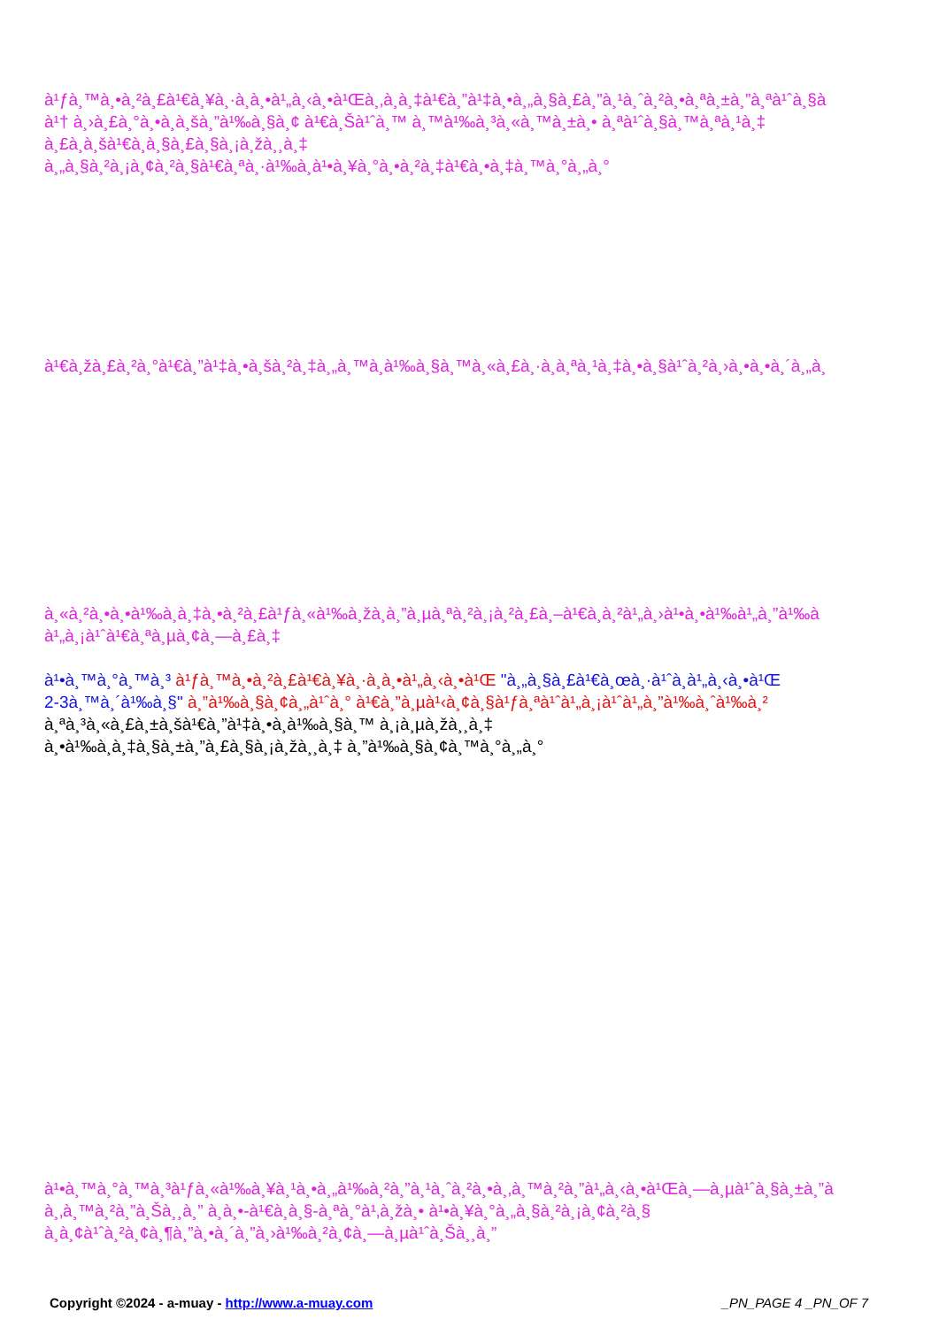à¹ƒà¸™à¸•à¸²à¸£à¹€à¸¥à¸·à¸­à¸•à¹„à¸‹à¸•à¹Œà¸‚à¸­à¸‡à¹€à¸”à¹‡à¸•à¸„à¸§à¸£à¸”à¸¹à¸ˆà¸²à¸•à¸ªà¸±à¸”à¸ªà¹ˆà¸§à
à¹† à¸›à¸£à¸°à¸•à¸­à¸šà¸”à¹‰à¸§à¸¢ à¹€à¸Šà¹ˆà¸™ à¸™à¹‰à¸³à¸«à¸™à¸±à¸• à¸ªà¹ˆà¸§à¸™à¸ªà¸¹à¸‡
à¸£à¸­à¸šà¹€à¸­à¸§à¸£à¸§à¸¡à¸žà¸¸à¸‡
à¸„à¸§à¸²à¸¡à¸¢à¸²à¸§à¹€à¸ªà¸·à¹‰à¸­à¹•à¸¥à¸°à¸•à¸²à¸‡à¹€à¸•à¸‡à¸™à¸°à¸„à¸°
à¹€à¸žà¸£à¸²à¸°à¹€à¸”à¹‡à¸•à¸šà¸²à¸‡à¸„à¸™à¸­à¹‰à¸§à¸™à¸«à¸£à¸·à¸­à¸ªà¸¹à¸‡à¸•à¸§à¹ˆà¸²à¸›à¸•à¸•à¸´à¸„à¸
à¸«à¸²à¸•à¸•à¹‰à¸­à¸‡à¸•à¸²à¸£à¹ƒà¸«à¹‰à¸žà¸­à¸”à¸µà¸ªà¸²à¸¡à¸²à¸£à¸–à¹€à¸­à¸²à¹„à¸›à¹•à¸•à¹‰à¹„à¸”à¹‰à
à¹„à¸¡à¹ˆà¹€à¸ªà¸µà¸¢à¸—à¸£à¸‡
à¹•à¸™à¸°à¸™à¸³ à¹ƒà¸™à¸•à¸²à¸£à¹€à¸¥à¸·à¸­à¸•à¹„à¸‹à¸•à¹Œ "à¸„à¸§à¸£à¹€à¸œà¸·à¹ˆà¸­à¹„à¸‹à¸•à¹Œ
2-3à¸™à¸´à¹‰à¸§" à¸”à¹‰à¸§à¸¢à¸„à¹ˆà¸° à¹€à¸”à¸µà¹‹à¸¢à¸§à¹ƒà¸ªà¹ˆà¹„à¸¡à¹ˆà¹„à¸”à¹‰à¸ˆà¹‰à¸²
à¸ªà¸³à¸«à¸£à¸±à¸šà¹€à¸”à¹‡à¸•à¸­à¹‰à¸§à¸™ à¸¡à¸µà¸žà¸¸à¸‡
à¸•à¹‰à¸­à¸‡à¸§à¸±à¸”à¸£à¸§à¸¡à¸žà¸¸à¸‡ à¸”à¹‰à¸§à¸¢à¸™à¸°à¸„à¸°
à¹•à¸™à¸°à¸™à¸³à¹ƒà¸«à¹‰à¸¥à¸¹à¸•à¸„à¹‰à¸²à¸”à¸¹à¸ˆà¸²à¸•à¸‚à¸™à¸²à¸”à¹„à¸‹à¸•à¹Œà¸—à¸µà¹ˆà¸§à¸±à¸”à
à¸‚à¸™à¸²à¸”à¸Šà¸¸à¸” à¸­à¸•-à¹€à¸­à¸§-à¸ªà¸°à¹‚à¸žà¸• à¹•à¸¥à¸°à¸„à¸§à¸²à¸¡à¸¢à¸²à¸§
à¸­à¸¢à¹ˆà¸²à¸¢à¸¶à¸”à¸•à¸´à¸”à¸›à¹‰à¸²à¸¢à¸—à¸µà¹ˆà¸Šà¸¸à¸”
Copyright ©2024 - a-muay - http://www.a-muay.com _PN_PAGE 4 _PN_OF 7